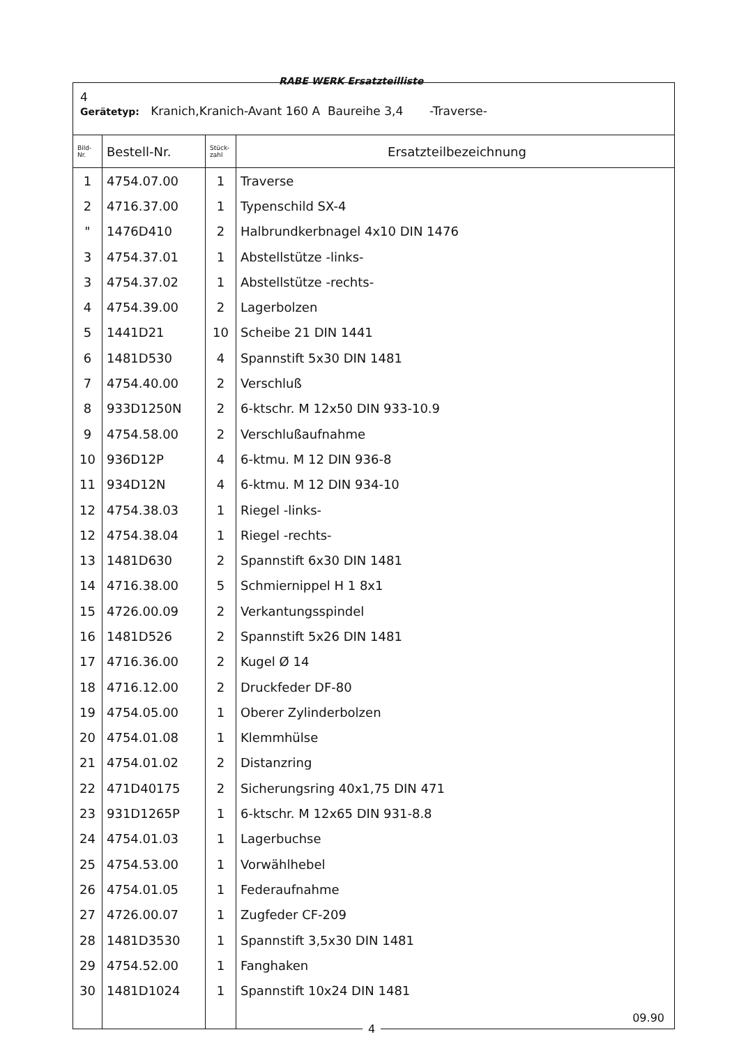RABE WERK Ersatzteilliste
4
Gerätetyp: Kranich,Kranich-Avant 160 A Baureihe 3,4 -Traverse-
| Bild- Nr. | Bestell-Nr. | Stück- zahl | Ersatzteilbezeichnung |
| --- | --- | --- | --- |
| 1 | 4754.07.00 | 1 | Traverse |
| 2 | 4716.37.00 | 1 | Typenschild SX-4 |
| " | 1476D410 | 2 | Halbrundkerbnagel 4x10 DIN 1476 |
| 3 | 4754.37.01 | 1 | Abstellstütze -links- |
| 3 | 4754.37.02 | 1 | Abstellstütze -rechts- |
| 4 | 4754.39.00 | 2 | Lagerbolzen |
| 5 | 1441D21 | 10 | Scheibe 21 DIN 1441 |
| 6 | 1481D530 | 4 | Spannstift 5x30 DIN 1481 |
| 7 | 4754.40.00 | 2 | Verschluß |
| 8 | 933D1250N | 2 | 6-ktschr. M 12x50 DIN 933-10.9 |
| 9 | 4754.58.00 | 2 | Verschlußaufnahme |
| 10 | 936D12P | 4 | 6-ktmu. M 12 DIN 936-8 |
| 11 | 934D12N | 4 | 6-ktmu. M 12 DIN 934-10 |
| 12 | 4754.38.03 | 1 | Riegel -links- |
| 12 | 4754.38.04 | 1 | Riegel -rechts- |
| 13 | 1481D630 | 2 | Spannstift 6x30 DIN 1481 |
| 14 | 4716.38.00 | 5 | Schmiernippel H 1 8x1 |
| 15 | 4726.00.09 | 2 | Verkantungsspindel |
| 16 | 1481D526 | 2 | Spannstift 5x26 DIN 1481 |
| 17 | 4716.36.00 | 2 | Kugel Ø 14 |
| 18 | 4716.12.00 | 2 | Druckfeder DF-80 |
| 19 | 4754.05.00 | 1 | Oberer Zylinderbolzen |
| 20 | 4754.01.08 | 1 | Klemmhülse |
| 21 | 4754.01.02 | 2 | Distanzring |
| 22 | 471D40175 | 2 | Sicherungsring 40x1,75 DIN 471 |
| 23 | 931D1265P | 1 | 6-ktschr. M 12x65 DIN 931-8.8 |
| 24 | 4754.01.03 | 1 | Lagerbuchse |
| 25 | 4754.53.00 | 1 | Vorwählhebel |
| 26 | 4754.01.05 | 1 | Federaufnahme |
| 27 | 4726.00.07 | 1 | Zugfeder CF-209 |
| 28 | 1481D3530 | 1 | Spannstift 3,5x30 DIN 1481 |
| 29 | 4754.52.00 | 1 | Fanghaken |
| 30 | 1481D1024 | 1 | Spannstift 10x24 DIN 1481 |
| | | | 09.90 |
4